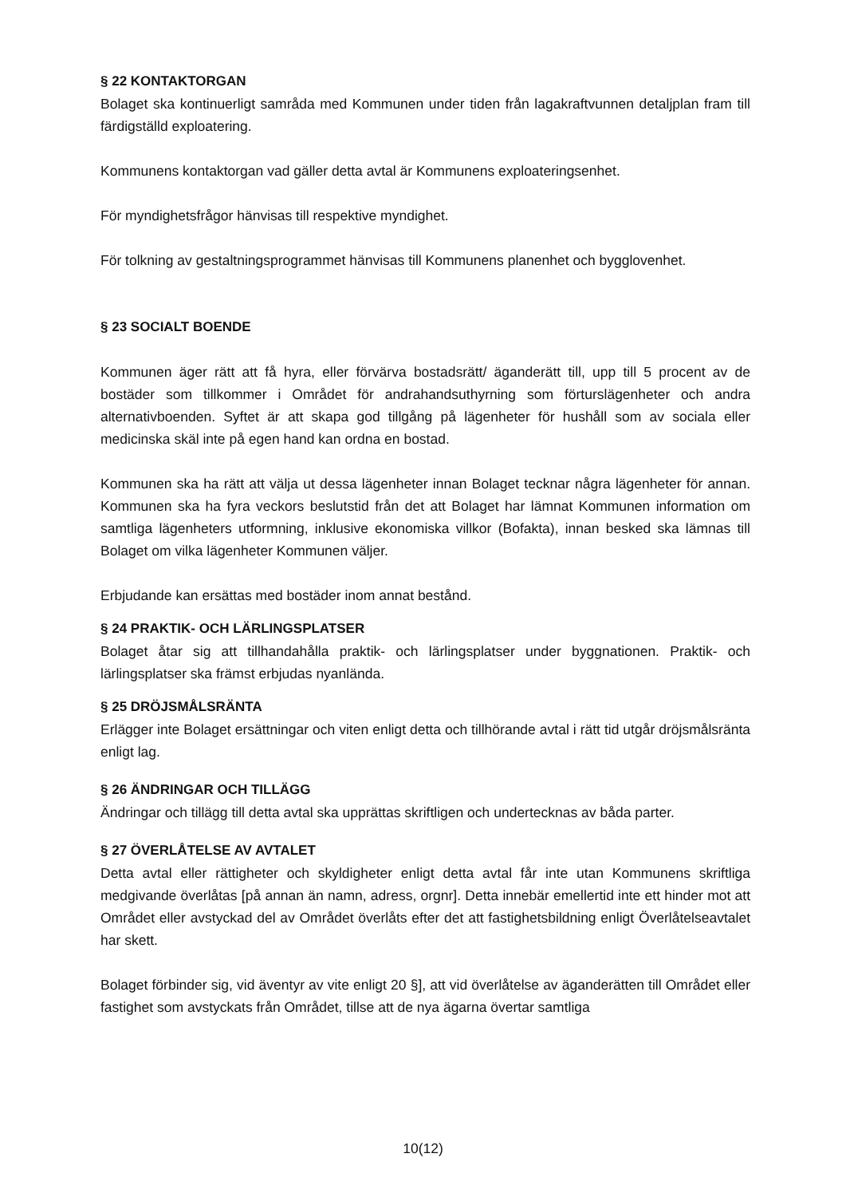§ 22 KONTAKTORGAN
Bolaget ska kontinuerligt samråda med Kommunen under tiden från lagakraftvunnen detaljplan fram till färdigställd exploatering.
Kommunens kontaktorgan vad gäller detta avtal är Kommunens exploateringsenhet.
För myndighetsfrågor hänvisas till respektive myndighet.
För tolkning av gestaltningsprogrammet hänvisas till Kommunens planenhet och bygglovenhet.
§ 23 SOCIALT BOENDE
Kommunen äger rätt att få hyra, eller förvärva bostadsrätt/ äganderätt till, upp till 5 procent av de bostäder som tillkommer i Området för andrahandsuthyrning som förturslägenheter och andra alternativboenden. Syftet är att skapa god tillgång på lägenheter för hushåll som av sociala eller medicinska skäl inte på egen hand kan ordna en bostad.
Kommunen ska ha rätt att välja ut dessa lägenheter innan Bolaget tecknar några lägenheter för annan. Kommunen ska ha fyra veckors beslutstid från det att Bolaget har lämnat Kommunen information om samtliga lägenheters utformning, inklusive ekonomiska villkor (Bofakta), innan besked ska lämnas till Bolaget om vilka lägenheter Kommunen väljer.
Erbjudande kan ersättas med bostäder inom annat bestånd.
§ 24 PRAKTIK- OCH LÄRLINGSPLATSER
Bolaget åtar sig att tillhandahålla praktik- och lärlingsplatser under byggnationen. Praktik- och lärlingsplatser ska främst erbjudas nyanlända.
§ 25 DRÖJSMÅLSRÄNTA
Erlägger inte Bolaget ersättningar och viten enligt detta och tillhörande avtal i rätt tid utgår dröjsmålsränta enligt lag.
§ 26 ÄNDRINGAR OCH TILLÄGG
Ändringar och tillägg till detta avtal ska upprättas skriftligen och undertecknas av båda parter.
§ 27 ÖVERLÅTELSE AV AVTALET
Detta avtal eller rättigheter och skyldigheter enligt detta avtal får inte utan Kommunens skriftliga medgivande överlåtas [på annan än namn, adress, orgnr]. Detta innebär emellertid inte ett hinder mot att Området eller avstyckad del av Området överlåts efter det att fastighetsbildning enligt Överlåtelseavtalet har skett.
Bolaget förbinder sig, vid äventyr av vite enligt 20 §], att vid överlåtelse av äganderätten till Området eller fastighet som avstyckats från Området, tillse att de nya ägarna övertar samtliga
10(12)